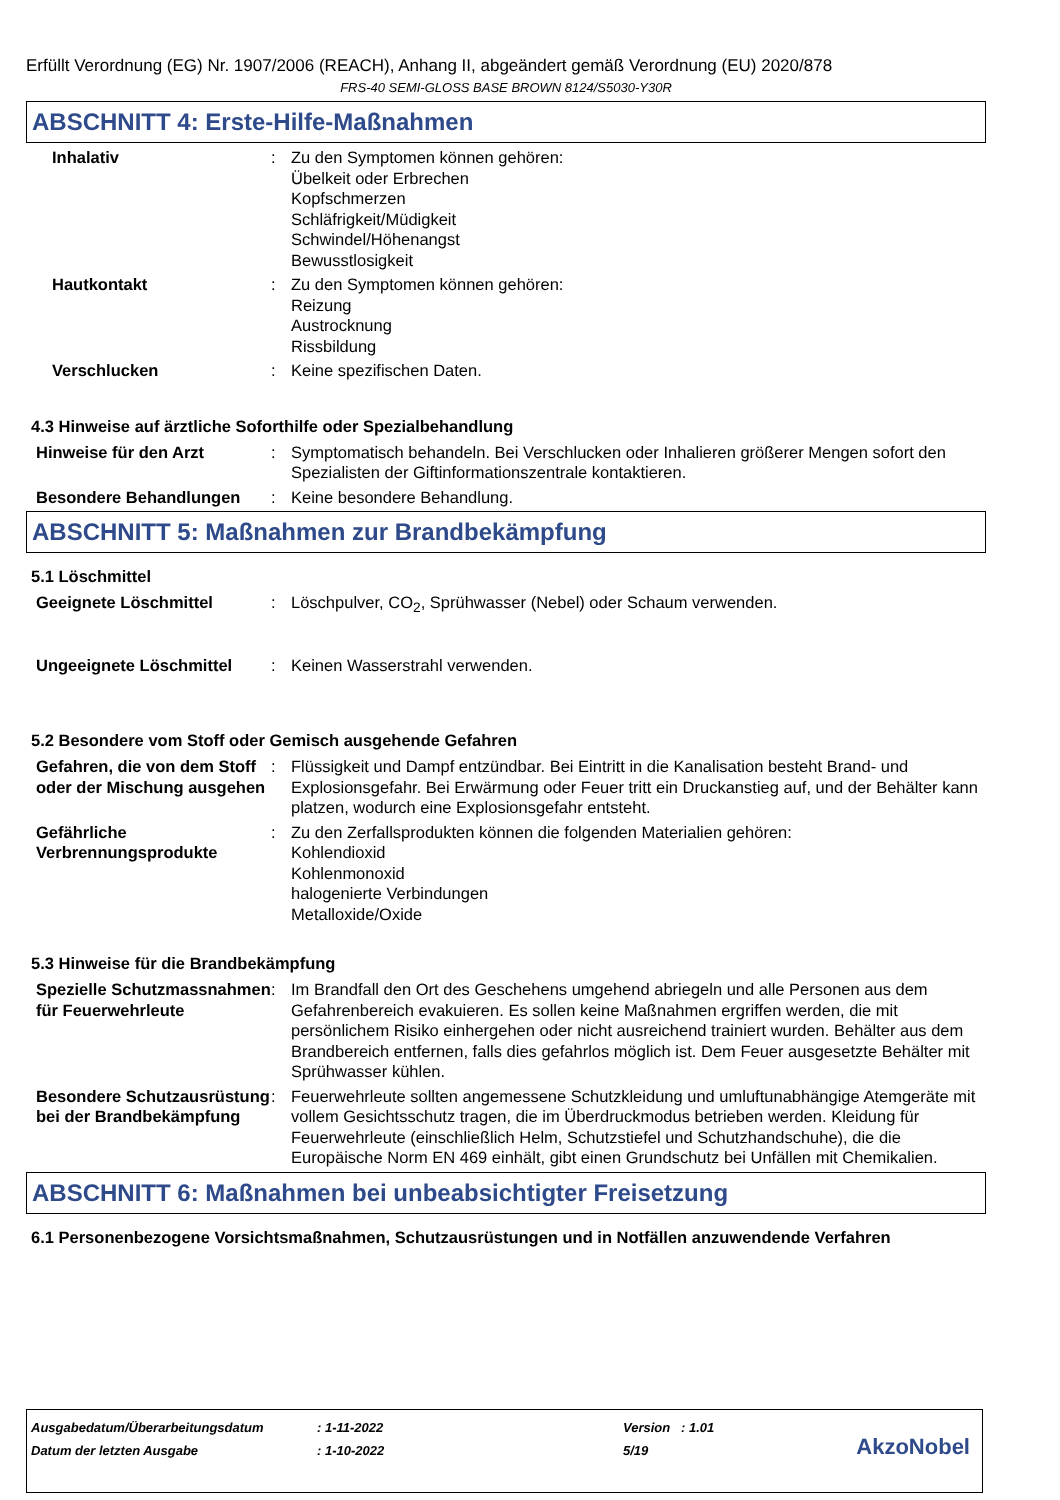Erfüllt Verordnung (EG) Nr. 1907/2006 (REACH), Anhang II, abgeändert gemäß Verordnung (EU) 2020/878
FRS-40 SEMI-GLOSS BASE BROWN 8124/S5030-Y30R
ABSCHNITT 4: Erste-Hilfe-Maßnahmen
Inhalativ : Zu den Symptomen können gehören:
Übelkeit oder Erbrechen
Kopfschmerzen
Schläfrigkeit/Müdigkeit
Schwindel/Höhenangst
Bewusstlosigkeit
Hautkontakt : Zu den Symptomen können gehören:
Reizung
Austrocknung
Rissbildung
Verschlucken : Keine spezifischen Daten.
4.3 Hinweise auf ärztliche Soforthilfe oder Spezialbehandlung
Hinweise für den Arzt : Symptomatisch behandeln. Bei Verschlucken oder Inhalieren größerer Mengen sofort den Spezialisten der Giftinformationszentrale kontaktieren.
Besondere Behandlungen : Keine besondere Behandlung.
ABSCHNITT 5: Maßnahmen zur Brandbekämpfung
5.1 Löschmittel
Geeignete Löschmittel : Löschpulver, CO<sub>2</sub>, Sprühwasser (Nebel) oder Schaum verwenden.
Ungeeignete Löschmittel : Keinen Wasserstrahl verwenden.
5.2 Besondere vom Stoff oder Gemisch ausgehende Gefahren
Gefahren, die von dem Stoff oder der Mischung ausgehen
: Flüssigkeit und Dampf entzündbar. Bei Eintritt in die Kanalisation besteht Brand- und Explosionsgefahr. Bei Erwärmung oder Feuer tritt ein Druckanstieg auf, und der Behälter kann platzen, wodurch eine Explosionsgefahr entsteht.
Gefährliche Verbrennungsprodukte
: Zu den Zerfallsprodukten können die folgenden Materialien gehören:
Kohlendioxid
Kohlenmonoxid
halogenierte Verbindungen
Metalloxide/Oxide
5.3 Hinweise für die Brandbekämpfung
Spezielle Schutzmassnahmen für Feuerwehrleute
: Im Brandfall den Ort des Geschehens umgehend abriegeln und alle Personen aus dem Gefahrenbereich evakuieren. Es sollen keine Maßnahmen ergriffen werden, die mit persönlichem Risiko einhergehen oder nicht ausreichend trainiert wurden. Behälter aus dem Brandbereich entfernen, falls dies gefahrlos möglich ist. Dem Feuer ausgesetzte Behälter mit Sprühwasser kühlen.
Besondere Schutzausrüstung bei der Brandbekämpfung
: Feuerwehrleute sollten angemessene Schutzkleidung und umluftunabhängige Atemgeräte mit vollem Gesichtsschutz tragen, die im Überdruckmodus betrieben werden. Kleidung für Feuerwehrleute (einschließlich Helm, Schutzstiefel und Schutzhandschuhe), die die Europäische Norm EN 469 einhält, gibt einen Grundschutz bei Unfällen mit Chemikalien.
ABSCHNITT 6: Maßnahmen bei unbeabsichtigter Freisetzung
6.1 Personenbezogene Vorsichtsmaßnahmen, Schutzausrüstungen und in Notfällen anzuwendende Verfahren
| Ausgabedatum/Überarbeitungsdatum | : 1-11-2022 | Version : 1.01 |
| Datum der letzten Ausgabe | : 1-10-2022 | 5/19 |
AkzoNobel